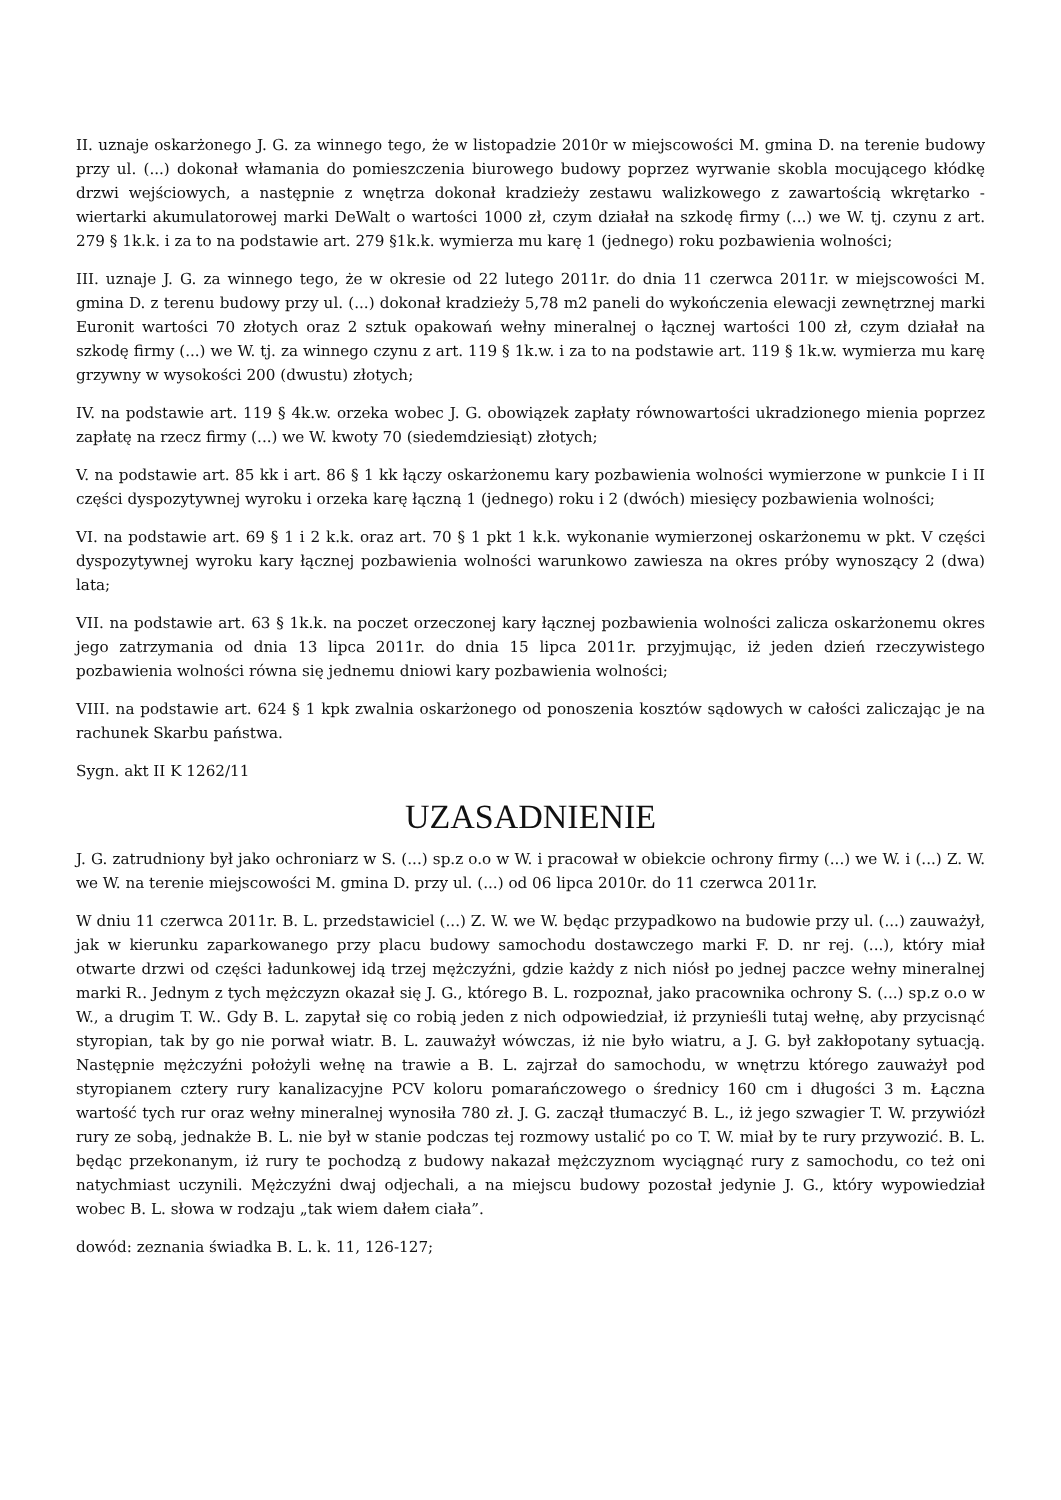II. uznaje oskarżonego J. G. za winnego tego, że w listopadzie 2010r w miejscowości M. gmina D. na terenie budowy przy ul. (...) dokonał włamania do pomieszczenia biurowego budowy poprzez wyrwanie skobla mocującego kłódkę drzwi wejściowych, a następnie z wnętrza dokonał kradzieży zestawu walizkowego z zawartością wkrętarko - wiertarki akumulatorowej marki DeWalt o wartości 1000 zł, czym działał na szkodę firmy (...) we W. tj. czynu z art. 279 § 1k.k. i za to na podstawie art. 279 §1k.k. wymierza mu karę 1 (jednego) roku pozbawienia wolności;
III. uznaje J. G. za winnego tego, że w okresie od 22 lutego 2011r. do dnia 11 czerwca 2011r. w miejscowości M. gmina D. z terenu budowy przy ul. (...) dokonał kradzieży 5,78 m2 paneli do wykończenia elewacji zewnętrznej marki Euronit wartości 70 złotych oraz 2 sztuk opakowań wełny mineralnej o łącznej wartości 100 zł, czym działał na szkodę firmy (...) we W. tj. za winnego czynu z art. 119 § 1k.w. i za to na podstawie art. 119 § 1k.w. wymierza mu karę grzywny w wysokości 200 (dwustu) złotych;
IV. na podstawie art. 119 § 4k.w. orzeka wobec J. G. obowiązek zapłaty równowartości ukradzionego mienia poprzez zapłatę na rzecz firmy (...) we W. kwoty 70 (siedemdziesiąt) złotych;
V. na podstawie art. 85 kk i art. 86 § 1 kk łączy oskarżonemu kary pozbawienia wolności wymierzone w punkcie I i II części dyspozytywnej wyroku i orzeka karę łączną 1 (jednego) roku i 2 (dwóch) miesięcy pozbawienia wolności;
VI. na podstawie art. 69 § 1 i 2 k.k. oraz art. 70 § 1 pkt 1 k.k. wykonanie wymierzonej oskarżonemu w pkt. V części dyspozytywnej wyroku kary łącznej pozbawienia wolności warunkowo zawiesza na okres próby wynoszący 2 (dwa) lata;
VII. na podstawie art. 63 § 1k.k. na poczet orzeczonej kary łącznej pozbawienia wolności zalicza oskarżonemu okres jego zatrzymania od dnia 13 lipca 2011r. do dnia 15 lipca 2011r. przyjmując, iż jeden dzień rzeczywistego pozbawienia wolności równa się jednemu dniowi kary pozbawienia wolności;
VIII. na podstawie art. 624 § 1 kpk zwalnia oskarżonego od ponoszenia kosztów sądowych w całości zaliczając je na rachunek Skarbu państwa.
Sygn. akt II K 1262/11
UZASADNIENIE
J. G. zatrudniony był jako ochroniarz w S. (...) sp.z o.o w W. i pracował w obiekcie ochrony firmy (...) we W. i (...) Z. W. we W. na terenie miejscowości M. gmina D. przy ul. (...) od 06 lipca 2010r. do 11 czerwca 2011r.
W dniu 11 czerwca 2011r. B. L. przedstawiciel (...) Z. W. we W. będąc przypadkowo na budowie przy ul. (...) zauważył, jak w kierunku zaparkowanego przy placu budowy samochodu dostawczego marki F. D. nr rej. (...), który miał otwarte drzwi od części ładunkowej idą trzej mężczyźni, gdzie każdy z nich niósł po jednej paczce wełny mineralnej marki R.. Jednym z tych mężczyzn okazał się J. G., którego B. L. rozpoznał, jako pracownika ochrony S. (...) sp.z o.o w W., a drugim T. W.. Gdy B. L. zapytał się co robią jeden z nich odpowiedział, iż przynieśli tutaj wełnę, aby przycisnąć styropian, tak by go nie porwał wiatr. B. L. zauważył wówczas, iż nie było wiatru, a J. G. był zakłopotany sytuacją. Następnie mężczyźni położyli wełnę na trawie a B. L. zajrzał do samochodu, w wnętrzu którego zauważył pod styropianem cztery rury kanalizacyjne PCV koloru pomarańczowego o średnicy 160 cm i długości 3 m. Łączna wartość tych rur oraz wełny mineralnej wynosiła 780 zł. J. G. zaczął tłumaczyć B. L., iż jego szwagier T. W. przywiózł rury ze sobą, jednakże B. L. nie był w stanie podczas tej rozmowy ustalić po co T. W. miał by te rury przywozić. B. L. będąc przekonanym, iż rury te pochodzą z budowy nakazał mężczyznom wyciągnąć rury z samochodu, co też oni natychmiast uczynili. Mężczyźni dwaj odjechali, a na miejscu budowy pozostał jedynie J. G., który wypowiedział wobec B. L. słowa w rodzaju „tak wiem dałem ciała”.
dowód: zeznania świadka B. L. k. 11, 126-127;